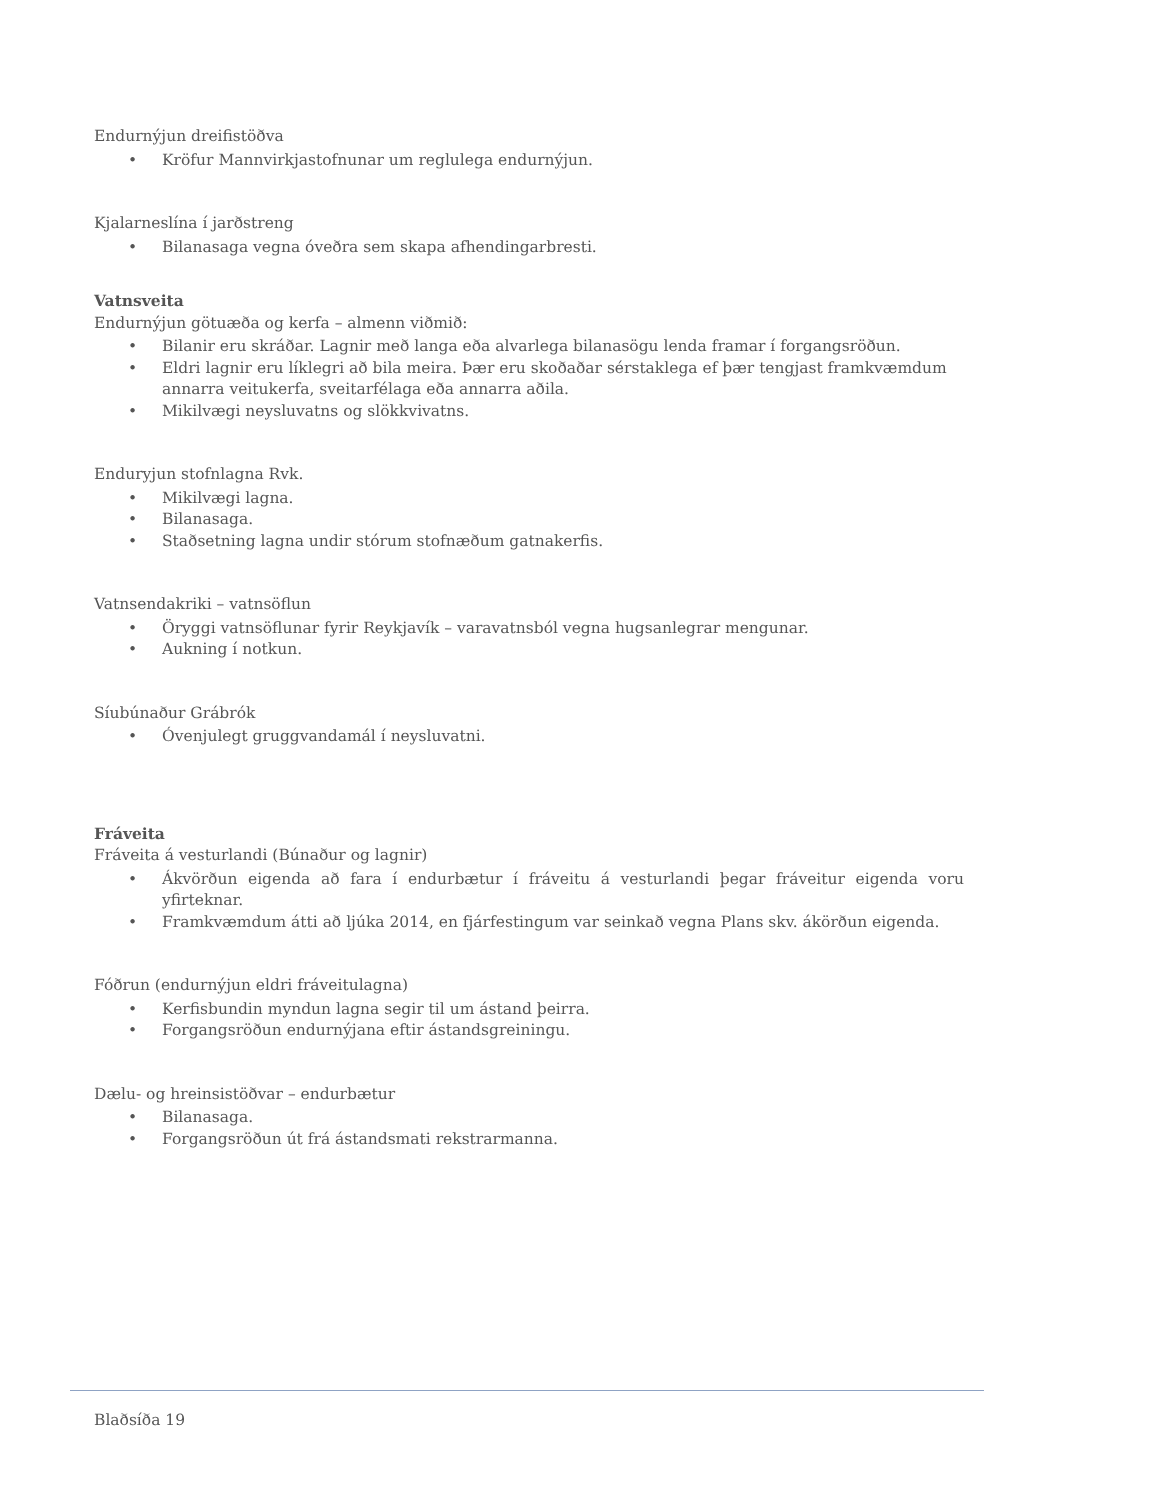Endurnýjun dreifistöðva
• Kröfur Mannvirkjastofnunar um reglulega endurnýjun.
Kjalarneslína í jarðstreng
• Bilanasaga vegna óveðra sem skapa afhendingarbresti.
Vatnsveita
Endurnýjun götuæða og kerfa – almenn viðmið:
• Bilanir eru skráðar. Lagnir með langa eða alvarlega bilanasögu lenda framar í forgangsröðun.
• Eldri lagnir eru líklegri að bila meira. Þær eru skoðaðar sérstaklega ef þær tengjast framkvæmdum annarra veitukerfa, sveitarfélaga eða annarra aðila.
• Mikilvægi neysluvatns og slökkvivatns.
Enduryjun stofnlagna Rvk.
• Mikilvægi lagna.
• Bilanasaga.
• Staðsetning lagna undir stórum stofnæðum gatnakerfis.
Vatnsendakriki – vatnsöflun
• Öryggi vatnsöflunar fyrir Reykjavík – varavatnsból vegna hugsanlegrar mengunar.
• Aukning í notkun.
Síubúnaður Grábrók
• Óvenjulegt gruggvandamál í neysluvatni.
Fráveita
Fráveita á vesturlandi (Búnaður og lagnir)
• Ákvörðun eigenda að fara í endurbætur í fráveitu á vesturlandi þegar fráveitur eigenda voru yfirteknar.
• Framkvæmdum átti að ljúka 2014, en fjárfestingum var seinkað vegna Plans skv. ákörðun eigenda.
Fóðrun (endurnýjun eldri fráveitulagna)
• Kerfisbundin myndun lagna segir til um ástand þeirra.
• Forgangsröðun endurnýjana eftir ástandsgreiningu.
Dælu- og hreinsistöðvar – endurbætur
• Bilanasaga.
• Forgangsröðun út frá ástandsmati rekstrarmanna.
Blaðsíða 19